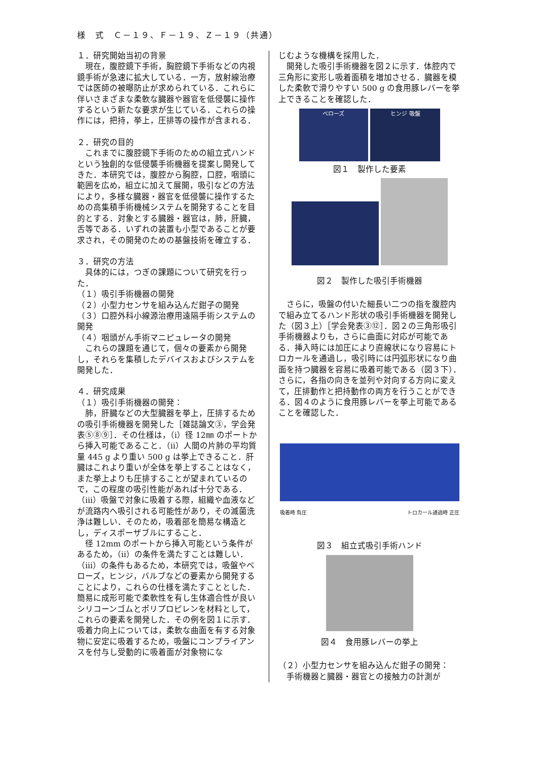様　式　Ｃ－１９、Ｆ－１９、Ｚ－１９（共通）
１．研究開始当初の背景
　現在，腹腔鏡下手術，胸腔鏡下手術などの内視鏡手術が急速に拡大している．一方，放射線治療では医師の被曝防止が求められている．これらに伴いさまざまな柔軟な臓器や器官を低侵襲に操作するという新たな要求が生じている．これらの操作には，把持，挙上，圧排等の操作が含まれる．
２．研究の目的
　これまでに腹腔鏡下手術のための組立式ハンドという独創的な低侵襲手術機器を提案し開発してきた．本研究では，腹腔から胸腔，口腔，咽頭に範囲を広め，組立に加えて展開，吸引などの方法により，多様な臓器・器官を低侵襲に操作するための高集積手術機械システムを開発することを目的とする．対象とする臓器・器官は，肺，肝臓，舌等である．いずれの装置も小型であることが要求され，その開発のための基盤技術を確立する．
３．研究の方法
　具体的には，つぎの課題について研究を行った．
（１）吸引手術機器の開発
（２）小型力センサを組み込んだ鉗子の開発
（３）口腔外科小線源治療用遠隔手術システムの開発
（４）咽頭がん手術マニピュレータの開発
　これらの課題を通じて，個々の要素から開発し，それらを集積したデバイスおよびシステムを開発した．
４．研究成果
（１）吸引手術機器の開発：
　肺，肝臓などの大型臓器を挙上，圧排するための吸引手術機器を開発した［雑誌論文③，学会発表⑤⑧⑨］．その仕様は，（ⅰ）径 12㎜ のポートから挿入可能であること．（ⅱ）人間の片肺の平均質量 445 g より重い 500 g は挙上できること．肝臓はこれより重いが全体を挙上することはなく，また挙上よりも圧排することが望まれているので，この程度の吸引性能があれば十分である．（ⅲ）吸盤で対象に吸着する際，組織や血液などが流路内へ吸引される可能性があり，その滅菌洗浄は難しい．そのため，吸着部を簡易な構造とし，ディスポーザブルにすること．
　径 12mm のポートから挿入可能という条件があるため，（ⅱ）の条件を満たすことは難しい．（ⅲ）の条件もあるため，本研究では，吸盤やベローズ，ヒンジ，バルブなどの要素から開発することにより，これらの仕様を満たすこととした．簡易に成形可能で柔軟性を有し生体適合性が良いシリコーンゴムとポリプロピレンを材料として，これらの要素を開発した．その例を図１に示す．吸着力向上については，柔軟な曲面を有する対象物に安定に吸着するため，吸盤にコンプライアンスを付与し受動的に吸着面が対象物にな
じむような機構を採用した．
　開発した吸引手術機器を図２に示す．体腔内で三角形に変形し吸着面積を増加させる．臓器を模した柔軟で滑りやすい 500 g の食用豚レバーを挙上できることを確認した．
ベローズ ヒンジ 吸盤
図１　製作した要素
図２　製作した吸引手術機器
　さらに，吸盤の付いた細長い二つの指を腹腔内で組み立てるハンド形状の吸引手術機器を開発した（図３上）［学会発表③⑫］．図２の三角形吸引手術機器よりも，さらに曲面に対応が可能である．挿入時には加圧により直線状になり容易にトロカールを通過し，吸引時には円弧形状になり曲面を持つ臓器を容易に吸着可能である（図３下）．さらに，各指の向きを並列や対向する方向に変えて，圧排動作と把持動作の両方を行うことができる．図４のように食用豚レバーを挙上可能であることを確認した．
吸着時 負圧 トロカール通過時 正圧
図３　組立式吸引手術ハンド
図４　食用豚レバーの挙上
（２）小型力センサを組み込んだ鉗子の開発：
　手術機器と臓器・器官との接触力の計測が